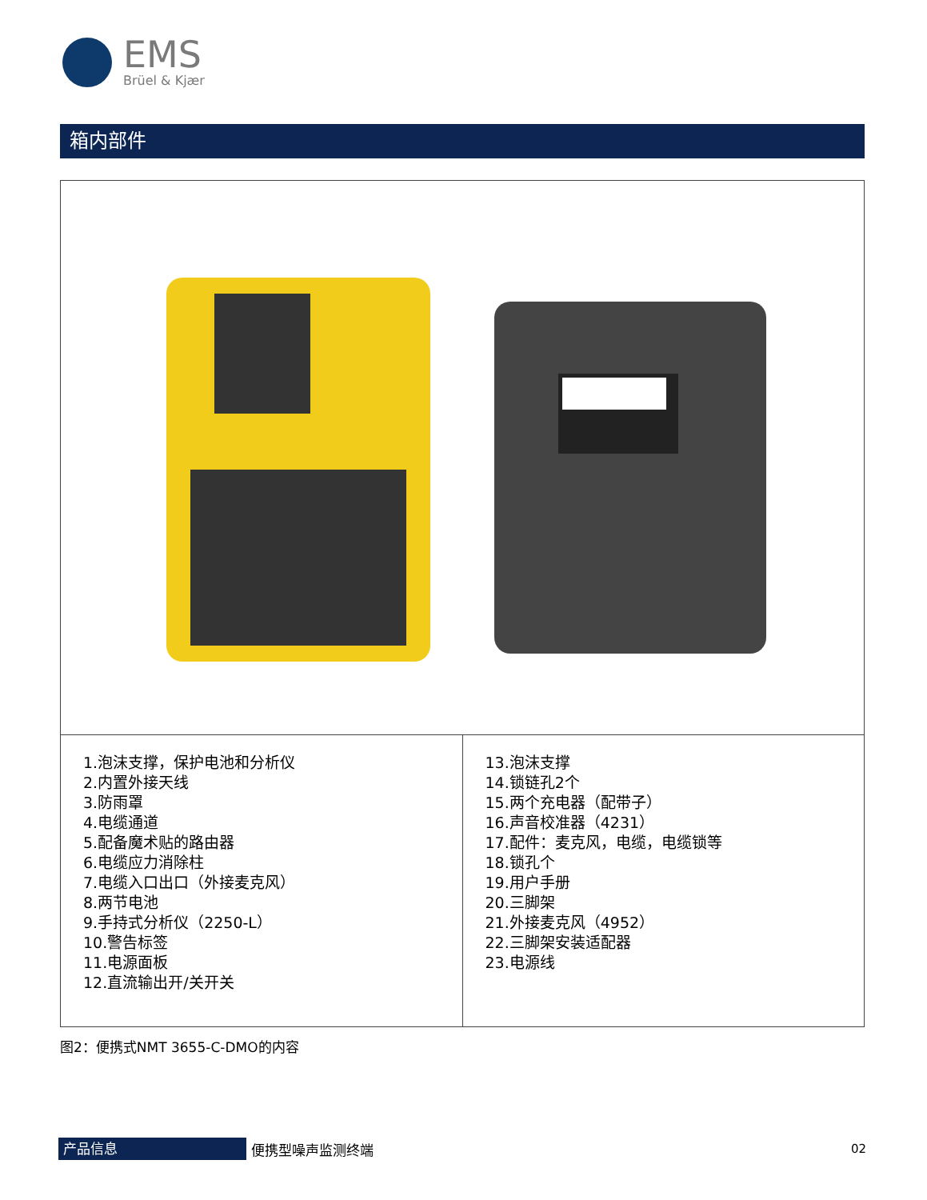EMS
Brüel & Kjær
箱内部件
| 1.泡沫支撑，保护电池和分析仪 2.内置外接天线 3.防雨罩 4.电缆通道 5.配备魔术贴的路由器 6.电缆应力消除柱 7.电缆入口出口（外接麦克风） 8.两节电池 9.手持式分析仪（2250-L） 10.警告标签 11.电源面板 12.直流输出开/关开关 | 13.泡沫支撑 14.锁链孔2个 15.两个充电器（配带子） 16.声音校准器（4231） 17.配件：麦克风，电缆，电缆锁等 18.锁孔个 19.用户手册 20.三脚架 21.外接麦克风（4952） 22.三脚架安装适配器 23.电源线 |
图2：便携式NMT 3655-C-DMO的内容
产品信息
便携型噪声监测终端 02